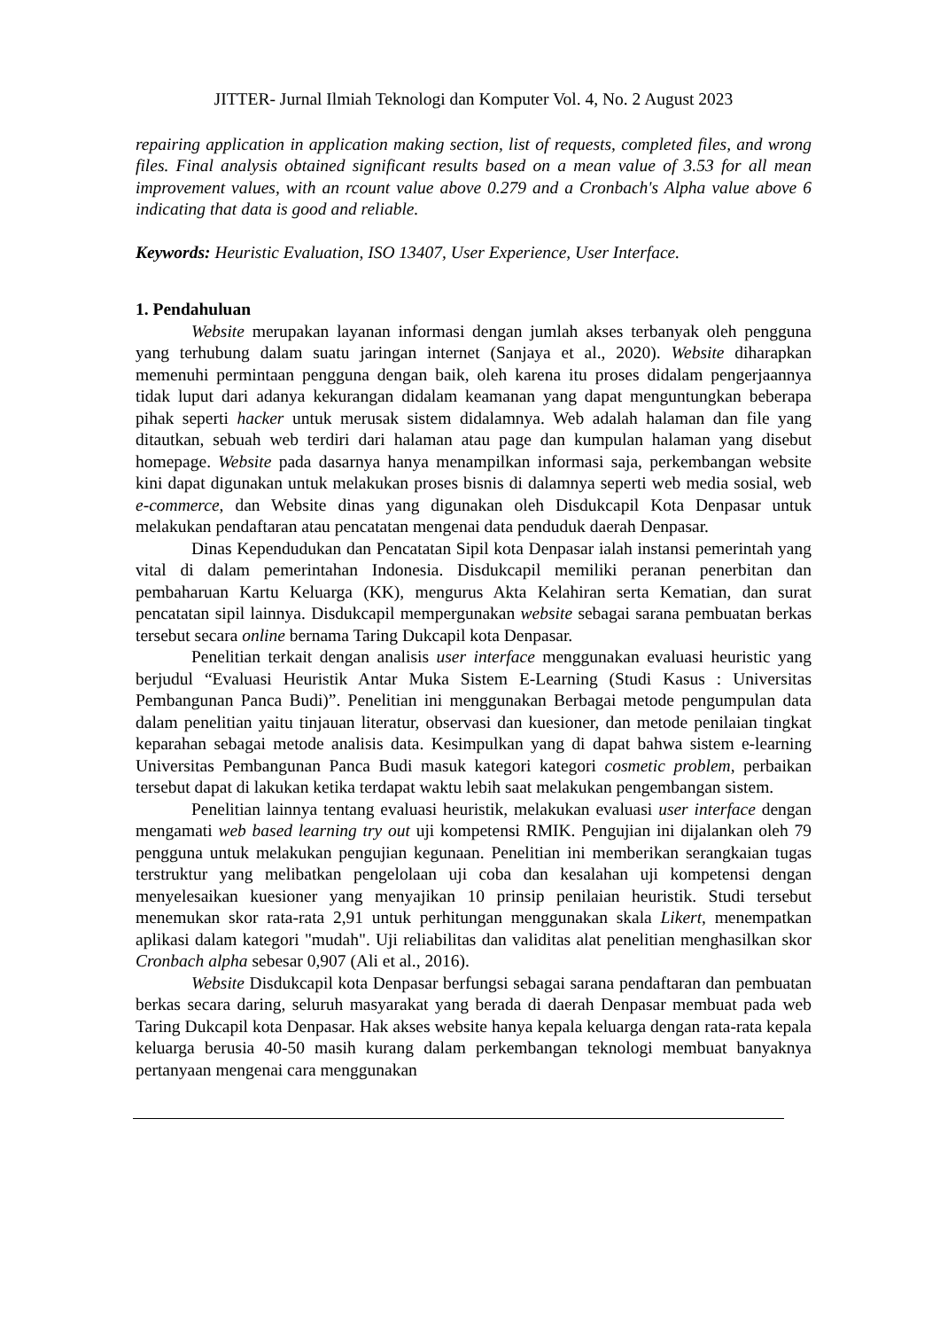JITTER- Jurnal Ilmiah Teknologi dan Komputer Vol. 4, No. 2 August 2023
repairing application in application making section, list of requests, completed files, and wrong files. Final analysis obtained significant results based on a mean value of 3.53 for all mean improvement values, with an rcount value above 0.279 and a Cronbach's Alpha value above 6 indicating that data is good and reliable.
Keywords: Heuristic Evaluation, ISO 13407, User Experience, User Interface.
1. Pendahuluan
Website merupakan layanan informasi dengan jumlah akses terbanyak oleh pengguna yang terhubung dalam suatu jaringan internet (Sanjaya et al., 2020). Website diharapkan memenuhi permintaan pengguna dengan baik, oleh karena itu proses didalam pengerjaannya tidak luput dari adanya kekurangan didalam keamanan yang dapat menguntungkan beberapa pihak seperti hacker untuk merusak sistem didalamnya. Web adalah halaman dan file yang ditautkan, sebuah web terdiri dari halaman atau page dan kumpulan halaman yang disebut homepage. Website pada dasarnya hanya menampilkan informasi saja, perkembangan website kini dapat digunakan untuk melakukan proses bisnis di dalamnya seperti web media sosial, web e-commerce, dan Website dinas yang digunakan oleh Disdukcapil Kota Denpasar untuk melakukan pendaftaran atau pencatatan mengenai data penduduk daerah Denpasar.
Dinas Kependudukan dan Pencatatan Sipil kota Denpasar ialah instansi pemerintah yang vital di dalam pemerintahan Indonesia. Disdukcapil memiliki peranan penerbitan dan pembaharuan Kartu Keluarga (KK), mengurus Akta Kelahiran serta Kematian, dan surat pencatatan sipil lainnya. Disdukcapil mempergunakan website sebagai sarana pembuatan berkas tersebut secara online bernama Taring Dukcapil kota Denpasar.
Penelitian terkait dengan analisis user interface menggunakan evaluasi heuristic yang berjudul “Evaluasi Heuristik Antar Muka Sistem E-Learning (Studi Kasus : Universitas Pembangunan Panca Budi)”. Penelitian ini menggunakan Berbagai metode pengumpulan data dalam penelitian yaitu tinjauan literatur, observasi dan kuesioner, dan metode penilaian tingkat keparahan sebagai metode analisis data. Kesimpulkan yang di dapat bahwa sistem e-learning Universitas Pembangunan Panca Budi masuk kategori kategori cosmetic problem, perbaikan tersebut dapat di lakukan ketika terdapat waktu lebih saat melakukan pengembangan sistem.
Penelitian lainnya tentang evaluasi heuristik, melakukan evaluasi user interface dengan mengamati web based learning try out uji kompetensi RMIK. Pengujian ini dijalankan oleh 79 pengguna untuk melakukan pengujian kegunaan. Penelitian ini memberikan serangkaian tugas terstruktur yang melibatkan pengelolaan uji coba dan kesalahan uji kompetensi dengan menyelesaikan kuesioner yang menyajikan 10 prinsip penilaian heuristik. Studi tersebut menemukan skor rata-rata 2,91 untuk perhitungan menggunakan skala Likert, menempatkan aplikasi dalam kategori "mudah". Uji reliabilitas dan validitas alat penelitian menghasilkan skor Cronbach alpha sebesar 0,907 (Ali et al., 2016).
Website Disdukcapil kota Denpasar berfungsi sebagai sarana pendaftaran dan pembuatan berkas secara daring, seluruh masyarakat yang berada di daerah Denpasar membuat pada web Taring Dukcapil kota Denpasar. Hak akses website hanya kepala keluarga dengan rata-rata kepala keluarga berusia 40-50 masih kurang dalam perkembangan teknologi membuat banyaknya pertanyaan mengenai cara menggunakan